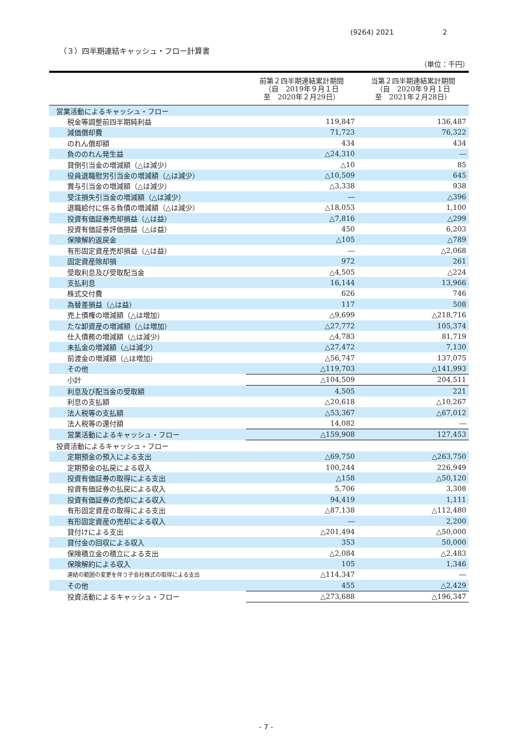(9264) 2021 2
（３）四半期連結キャッシュ・フロー計算書
（単位：千円）
| | 前第２四半期連結累計期間 （自 2019年９月１日 至 2020年２月29日） | 当第２四半期連結累計期間 （自 2020年９月１日 至 2021年２月28日） |
| --- | --- | --- |
| 営業活動によるキャッシュ・フロー | | |
| 税金等調整前四半期純利益 | 119,847 | 136,487 |
| 減価償却費 | 71,723 | 76,322 |
| のれん償却額 | 434 | 434 |
| 負ののれん発生益 | △24,310 | ― |
| 貸倒引当金の増減額（△は減少） | △10 | 85 |
| 役員退職慰労引当金の増減額（△は減少） | △10,509 | 645 |
| 賞与引当金の増減額（△は減少） | △3,338 | 938 |
| 受注損失引当金の増減額（△は減少） | ― | △396 |
| 退職給付に係る負債の増減額（△は減少） | △18,053 | 1,100 |
| 投資有価証券売却損益（△は益） | △7,816 | △299 |
| 投資有価証券評価損益（△は益） | 450 | 6,203 |
| 保険解約返戻金 | △105 | △789 |
| 有形固定資産売却損益（△は益） | ― | △2,068 |
| 固定資産除却損 | 972 | 261 |
| 受取利息及び受取配当金 | △4,505 | △224 |
| 支払利息 | 16,144 | 13,966 |
| 株式交付費 | 626 | 746 |
| 為替差損益（△は益） | 117 | 508 |
| 売上債権の増減額（△は増加） | △9,699 | △218,716 |
| たな卸資産の増減額（△は増加） | △27,772 | 105,374 |
| 仕入債務の増減額（△は減少） | △4,783 | 81,719 |
| 未払金の増減額（△は減少） | △27,472 | 7,130 |
| 前渡金の増減額（△は増加） | △56,747 | 137,075 |
| その他 | △119,703 | △141,993 |
| 小計 | △104,509 | 204,511 |
| 利息及び配当金の受取額 | 4,505 | 221 |
| 利息の支払額 | △20,618 | △10,267 |
| 法人税等の支払額 | △53,367 | △67,012 |
| 法人税等の還付額 | 14,082 | ― |
| 営業活動によるキャッシュ・フロー | △159,908 | 127,453 |
| 投資活動によるキャッシュ・フロー | | |
| 定期預金の預入による支出 | △69,750 | △263,750 |
| 定期預金の払戻による収入 | 100,244 | 226,949 |
| 投資有価証券の取得による支出 | △158 | △50,120 |
| 投資有価証券の払戻による収入 | 5,706 | 3,308 |
| 投資有価証券の売却による収入 | 94,419 | 1,111 |
| 有形固定資産の取得による支出 | △87,138 | △112,480 |
| 有形固定資産の売却による収入 | ― | 2,200 |
| 貸付けによる支出 | △201,494 | △50,000 |
| 貸付金の回収による収入 | 353 | 50,000 |
| 保険積立金の積立による支出 | △2,084 | △2,483 |
| 保険解約による収入 | 105 | 1,346 |
| 連結の範囲の変更を伴う子会社株式の取得による支出 | △114,347 | ― |
| その他 | 455 | △2,429 |
| 投資活動によるキャッシュ・フロー | △273,688 | △196,347 |
- 7 -